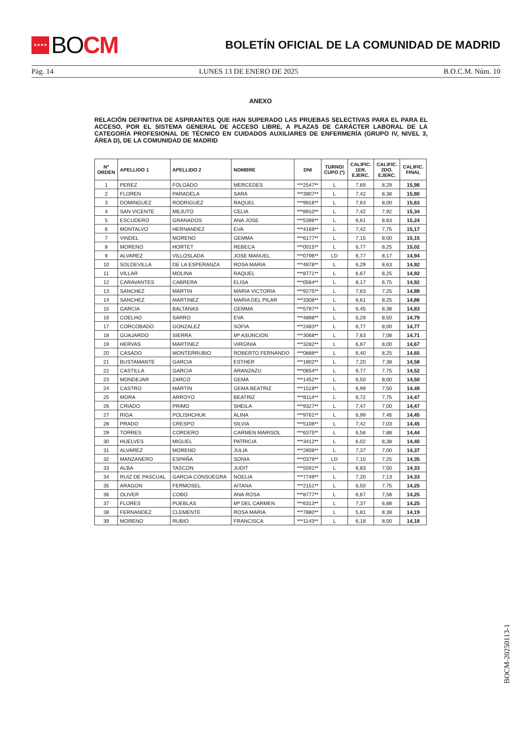★★★★ BO CM
BOLETÍN OFICIAL DE LA COMUNIDAD DE MADRID
Pág. 14 LUNES 13 DE ENERO DE 2025 B.O.C.M. Núm. 10
ANEXO
RELACIÓN DEFINITIVA DE ASPIRANTES QUE HAN SUPERADO LAS PRUEBAS SELECTIVAS PARA EL PARA EL ACCESO, POR EL SISTEMA GENERAL DE ACCESO LIBRE, A PLAZAS DE CARÁCTER LABORAL DE LA CATEGORÍA PROFESIONAL DE TÉCNICO EN CUIDADOS AUXILIARES DE ENFERMERÍA (GRUPO IV, NIVEL 3, ÁREA D), DE LA COMUNIDAD DE MADRID
| Nº ORDEN | APELLIDO 1 | APELLIDO 2 | NOMBRE | DNI | TURNO/ CUPO (*) | CALIFIC. 1ER. EJERC. | CALIFIC. 2DO. EJERC. | CALIFIC. FINAL |
| --- | --- | --- | --- | --- | --- | --- | --- | --- |
| 1 | PEREZ | FOLGADO | MERCEDES | ***2547** | L | 7,69 | 8,29 | 15,98 |
| 2 | FLOREN | PARADELA | SARA | ***3907** | L | 7,42 | 8,38 | 15,80 |
| 3 | DOMINGUEZ | RODRIGUEZ | RAQUEL | ***9916** | L | 7,63 | 8,00 | 15,63 |
| 4 | SAN VICENTE | MEJUTO | CELIA | ***8910** | L | 7,42 | 7,92 | 15,34 |
| 5 | ESCUDERO | GRANADOS | ANA JOSE | ***5396** | L | 6,61 | 8,63 | 15,24 |
| 6 | MONTALVO | HERNANDEZ | EVA | ***4169** | L | 7,42 | 7,75 | 15,17 |
| 7 | VINDEL | MORENO | GEMMA | ***6177** | L | 7,15 | 8,00 | 15,15 |
| 8 | MORENO | HORTET | REBECA | ***0015** | L | 6,77 | 8,25 | 15,02 |
| 9 | ALVAREZ | VILLOSLADA | JOSE MANUEL | ***0796** | LD | 6,77 | 8,17 | 14,94 |
| 10 | SOLDEVILLA | DE LA ESPERANZA | ROSA MARIA | ***4978** | L | 6,29 | 8,63 | 14,92 |
| 11 | VILLAR | MOLINA | RAQUEL | ***8771** | L | 6,67 | 8,25 | 14,92 |
| 12 | CARAVANTES | CABRERA | ELISA | ***0564** | L | 8,17 | 6,75 | 14,92 |
| 13 | SANCHEZ | MARTIN | MARIA VICTORIA | ***9275** | L | 7,63 | 7,25 | 14,88 |
| 14 | SANCHEZ | MARTINEZ | MARIA DEL PILAR | ***3308** | L | 6,61 | 8,25 | 14,86 |
| 15 | GARCIA | BALTANAS | GEMMA | ***5797** | L | 6,45 | 8,38 | 14,83 |
| 16 | COELHO | SARRO | EVA | ***4898** | L | 6,29 | 8,50 | 14,79 |
| 17 | CORCOBADO | GONZALEZ | SOFIA | ***2483** | L | 6,77 | 8,00 | 14,77 |
| 18 | GUAJARDO | SIERRA | Mª ASUNCION | ***3068** | L | 7,63 | 7,08 | 14,71 |
| 19 | HERVAS | MARTINEZ | VIRGINIA | ***3282** | L | 6,67 | 8,00 | 14,67 |
| 20 | CASADO | MONTERRUBIO | ROBERTO FERNANDO | ***0888** | L | 6,40 | 8,25 | 14,65 |
| 21 | BUSTAMANTE | GARCIA | ESTHER | ***1802** | L | 7,20 | 7,38 | 14,58 |
| 22 | CASTILLA | GARCIA | ARANZAZU | ***0654** | L | 6,77 | 7,75 | 14,52 |
| 23 | MONDEJAR | ZARCO | GEMA | ***1452** | L | 6,50 | 8,00 | 14,50 |
| 24 | CASTRO | MARTIN | GEMA BEATRIZ | ***1519** | L | 6,99 | 7,50 | 14,49 |
| 25 | MORA | ARROYO | BEATRIZ | ***8114** | L | 6,72 | 7,75 | 14,47 |
| 26 | CRIADO | PRIMO | SHEILA | ***9327** | L | 7,47 | 7,00 | 14,47 |
| 27 | RIGA | POLISHCHUK | ALINA | ***9761** | L | 6,99 | 7,46 | 14,45 |
| 28 | PRADO | CRESPO | SILVIA | ***5108** | L | 7,42 | 7,03 | 14,45 |
| 29 | TORRES | CORDERO | CARMEN MARISOL | ***6375** | L | 6,56 | 7,88 | 14,44 |
| 30 | HUELVES | MIGUEL | PATRICIA | ***3412** | L | 6,02 | 8,38 | 14,40 |
| 31 | ALVAREZ | MORENO | JULIA | ***2808** | L | 7,37 | 7,00 | 14,37 |
| 32 | MANZANERO | ESPAÑA | SONIA | ***0379** | LD | 7,10 | 7,25 | 14,35 |
| 33 | ALBA | TASCON | JUDIT | ***5591** | L | 6,83 | 7,50 | 14,33 |
| 34 | RUIZ DE PASCUAL | GARCIA CONSUEGRA | NOELIA | ***7749** | L | 7,20 | 7,13 | 14,33 |
| 35 | ARAGON | FERMOSEL | AITANA | ***2151** | L | 6,50 | 7,75 | 14,25 |
| 36 | OLIVER | COBO | ANA ROSA | ***8777** | L | 6,67 | 7,58 | 14,25 |
| 37 | FLORES | PUEBLAS | Mª DEL CARMEN | ***6313** | L | 7,37 | 6,88 | 14,25 |
| 38 | FERNANDEZ | CLEMENTE | ROSA MARIA | ***7880** | L | 5,81 | 8,38 | 14,19 |
| 39 | MORENO | RUBIO | FRANCISCA | ***1143** | L | 6,18 | 8,00 | 14,18 |
BOCM-20250113-1